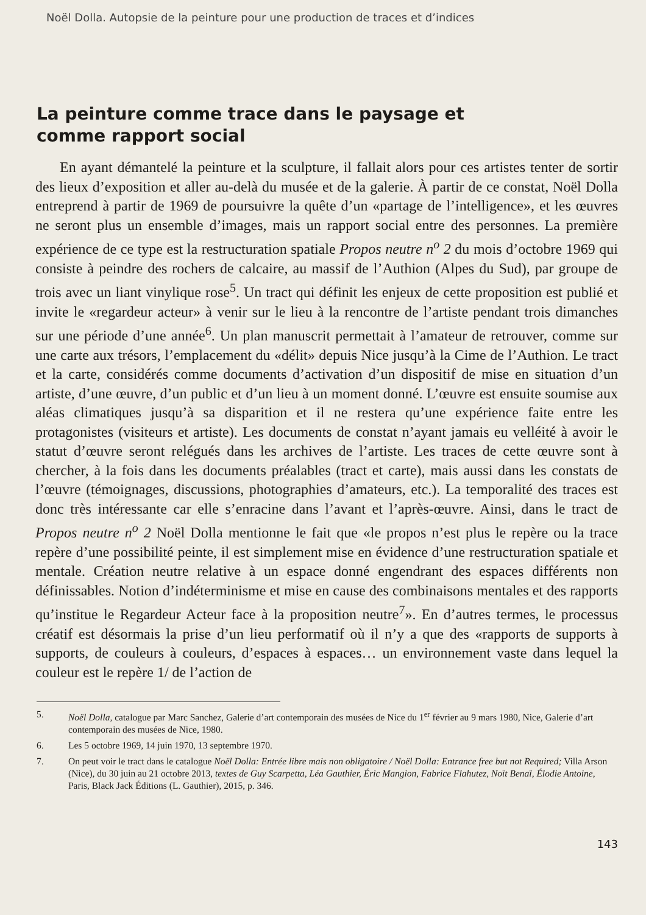Noël Dolla. Autopsie de la peinture pour une production de traces et d’indices
La peinture comme trace dans le paysage et
comme rapport social
En ayant démantelé la peinture et la sculpture, il fallait alors pour ces artistes tenter de sortir des lieux d’exposition et aller au-delà du musée et de la galerie. À partir de ce constat, Noël Dolla entreprend à partir de 1969 de poursuivre la quête d’un «partage de l’intelligence», et les œuvres ne seront plus un ensemble d’images, mais un rapport social entre des personnes. La première expérience de ce type est la restructuration spatiale Propos neutre n<sup>o</sup> 2 du mois d’octobre 1969 qui consiste à peindre des rochers de calcaire, au massif de l’Authion (Alpes du Sud), par groupe de trois avec un liant vinylique rose<sup>5</sup>. Un tract qui définit les enjeux de cette proposition est publié et invite le «regardeur acteur» à venir sur le lieu à la rencontre de l’artiste pendant trois dimanches sur une période d’une année<sup>6</sup>. Un plan manuscrit permettait à l’amateur de retrouver, comme sur une carte aux trésors, l’emplacement du «délit» depuis Nice jusqu’à la Cime de l’Authion. Le tract et la carte, considérés comme documents d’activation d’un dispositif de mise en situation d’un artiste, d’une œuvre, d’un public et d’un lieu à un moment donné. L’œuvre est ensuite soumise aux aléas climatiques jusqu’à sa disparition et il ne restera qu’une expérience faite entre les protagonistes (visiteurs et artiste). Les documents de constat n’ayant jamais eu velléité à avoir le statut d’œuvre seront relégués dans les archives de l’artiste. Les traces de cette œuvre sont à chercher, à la fois dans les documents préalables (tract et carte), mais aussi dans les constats de l’œuvre (témoignages, discussions, photographies d’amateurs, etc.). La temporalité des traces est donc très intéressante car elle s’enracine dans l’avant et l’après-œuvre. Ainsi, dans le tract de Propos neutre n<sup>o</sup> 2 Noël Dolla mentionne le fait que «le propos n’est plus le repère ou la trace repère d’une possibilité peinte, il est simplement mise en évidence d’une restructuration spatiale et mentale. Création neutre relative à un espace donné engendrant des espaces différents non définissables. Notion d’indéterminisme et mise en cause des combinaisons mentales et des rapports qu’institue le Regardeur Acteur face à la proposition neutre<sup>7</sup>». En d’autres termes, le processus créatif est désormais la prise d’un lieu performatif où il n’y a que des «rapports de supports à supports, de couleurs à couleurs, d’espaces à espaces… un environnement vaste dans lequel la couleur est le repère 1/ de l’action de
5. Noël Dolla, catalogue par Marc Sanchez, Galerie d’art contemporain des musées de Nice du 1<sup>er</sup> février au 9 mars 1980, Nice, Galerie d’art contemporain des musées de Nice, 1980.
6. Les 5 octobre 1969, 14 juin 1970, 13 septembre 1970.
7. On peut voir le tract dans le catalogue Noël Dolla: Entrée libre mais non obligatoire / Noël Dolla: Entrance free but not Required; Villa Arson (Nice), du 30 juin au 21 octobre 2013, textes de Guy Scarpetta, Léa Gauthier, Éric Mangion, Fabrice Flahutez, Noït Benaï, Élodie Antoine, Paris, Black Jack Éditions (L. Gauthier), 2015, p. 346.
143